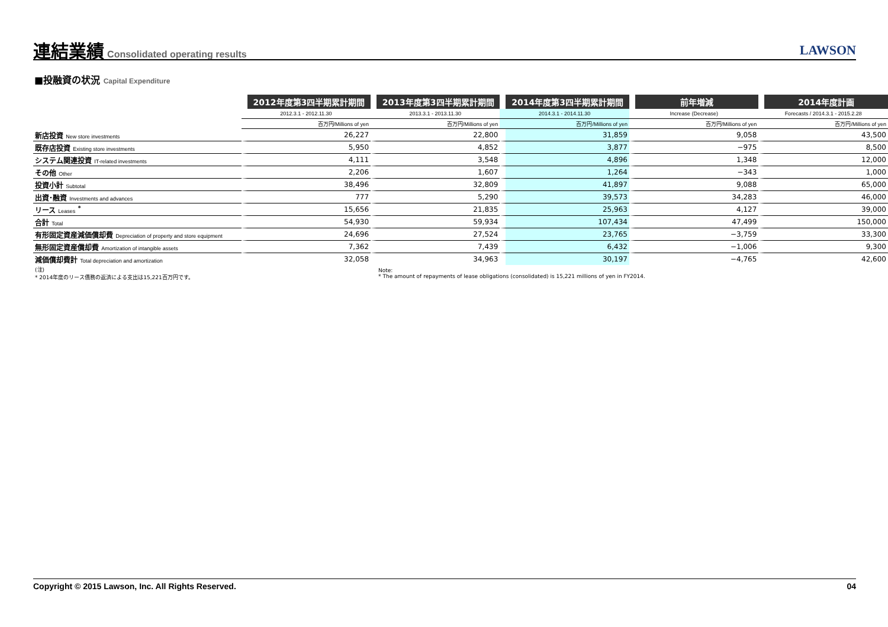連結業績
Consolidated operating results LAWSON
■投融資の状況 Capital Expenditure
| | 2012年度第3四半期累計期間 | 2013年度第3四半期累計期間 | 2014年度第3四半期累計期間 | 前年増減 | 2014年度計画 |
| --- | --- | --- | --- | --- | --- |
| | 2012.3.1 - 2012.11.30 | 2013.3.1 - 2013.11.30 | 2014.3.1 - 2014.11.30 | Increase (Decrease) | Forecasts / 2014.3.1 - 2015.2.28 |
| | 百万円/Millions of yen | 百万円/Millions of yen | 百万円/Millions of yen | 百万円/Millions of yen | 百万円/Millions of yen |
| 新店投資 New store investments | 26,227 | 22,800 | 31,859 | 9,058 | 43,500 |
| 既存店投資 Existing store investments | 5,950 | 4,852 | 3,877 | −975 | 8,500 |
| システム関連投資 IT-related investments | 4,111 | 3,548 | 4,896 | 1,348 | 12,000 |
| その他 Other | 2,206 | 1,607 | 1,264 | −343 | 1,000 |
| 投資小計 Subtotal | 38,496 | 32,809 | 41,897 | 9,088 | 65,000 |
| 出資･融資 Investments and advances | 777 | 5,290 | 39,573 | 34,283 | 46,000 |
| リース Leases <sup>*</sup> | 15,656 | 21,835 | 25,963 | 4,127 | 39,000 |
| 合計 Total | 54,930 | 59,934 | 107,434 | 47,499 | 150,000 |
| 有形固定資産減価償却費 Depreciation of property and store equipment | 24,696 | 27,524 | 23,765 | −3,759 | 33,300 |
| 無形固定資産償却費 Amortization of intangible assets | 7,362 | 7,439 | 6,432 | −1,006 | 9,300 |
| 減価償却費計 Total depreciation and amortization | 32,058 | 34,963 | 30,197 | −4,765 | 42,600 |
| (注) * 2014年度のリース債務の返済による支出は15,221百万円です。 | | Note: * The amount of repayments of lease obligations (consolidated) is 15,221 millions of yen in FY2014. | | | |
Copyright © 2015 Lawson, Inc. All Rights Reserved. 04